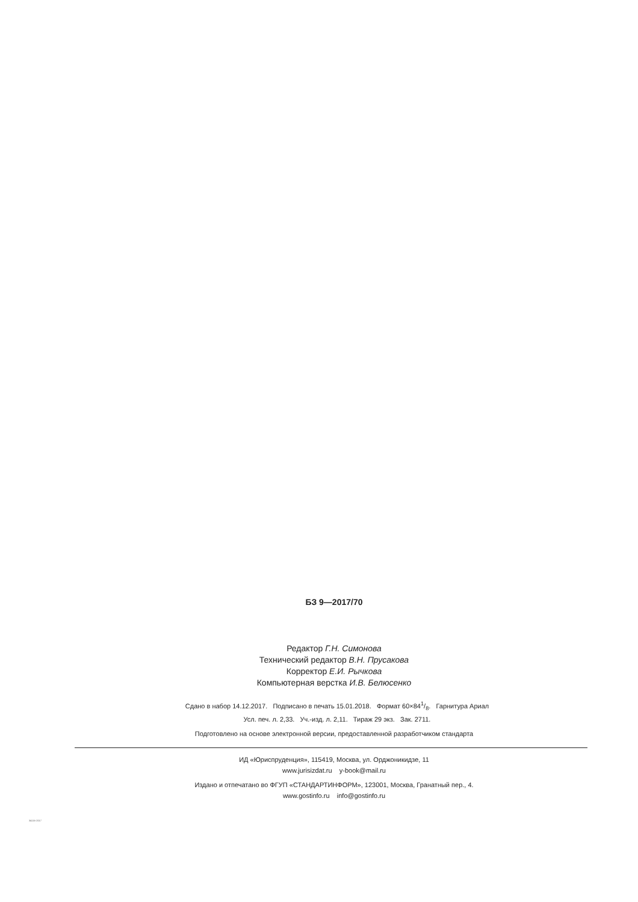БЗ 9—2017/70
Редактор Г.Н. Симонова
Технический редактор В.Н. Прусакова
Корректор Е.И. Рычкова
Компьютерная верстка И.В. Белюсенко
Сдано в набор 14.12.2017. Подписано в печать 15.01.2018. Формат 60×841/8. Гарнитура Ариал
Усл. печ. л. 2,33. Уч.-изд. л. 2,11. Тираж 29 экз. Зак. 2711.
Подготовлено на основе электронной версии, предоставленной разработчиком стандарта
ИД «Юриспруденция», 115419, Москва, ул. Орджоникидзе, 11
www.jurisizdat.ru y-book@mail.ru
Издано и отпечатано во ФГУП «СТАНДАРТИНФОРМ», 123001, Москва, Гранатный пер., 4.
www.gostinfo.ru info@gostinfo.ru
34116-2017